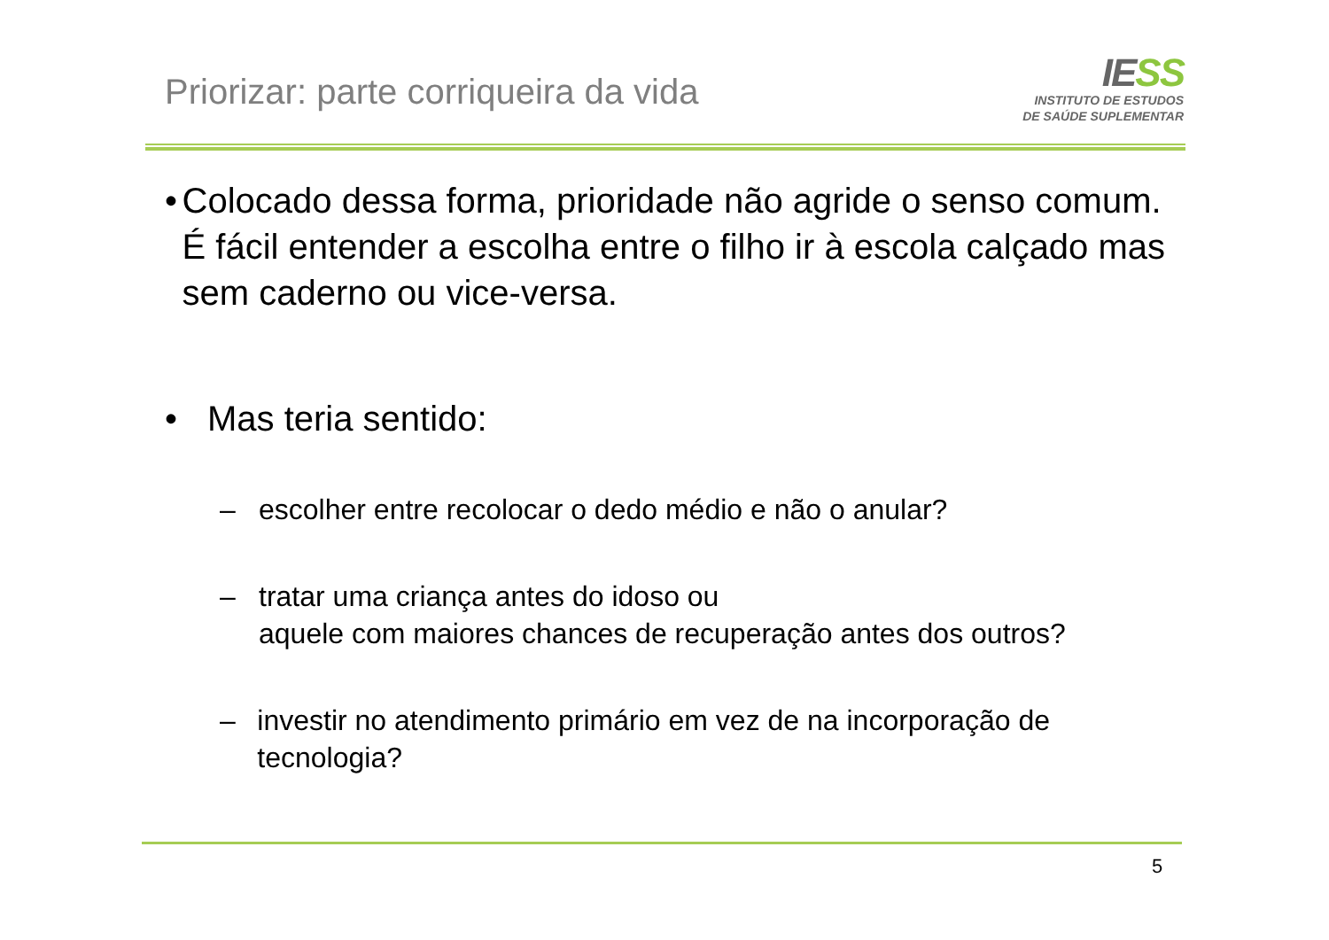Priorizar: parte corriqueira da vida
IESS
INSTITUTO DE ESTUDOS
DE SAÚDE SUPLEMENTAR
• Colocado dessa forma, prioridade não agride o senso comum. É fácil entender a escolha entre o filho ir à escola calçado mas sem caderno ou vice-versa.
• Mas teria sentido:
– escolher entre recolocar o dedo médio e não o anular?
– tratar uma criança antes do idoso ou
aquele com maiores chances de recuperação antes dos outros?
– investir no atendimento primário em vez de na incorporação de tecnologia?
5